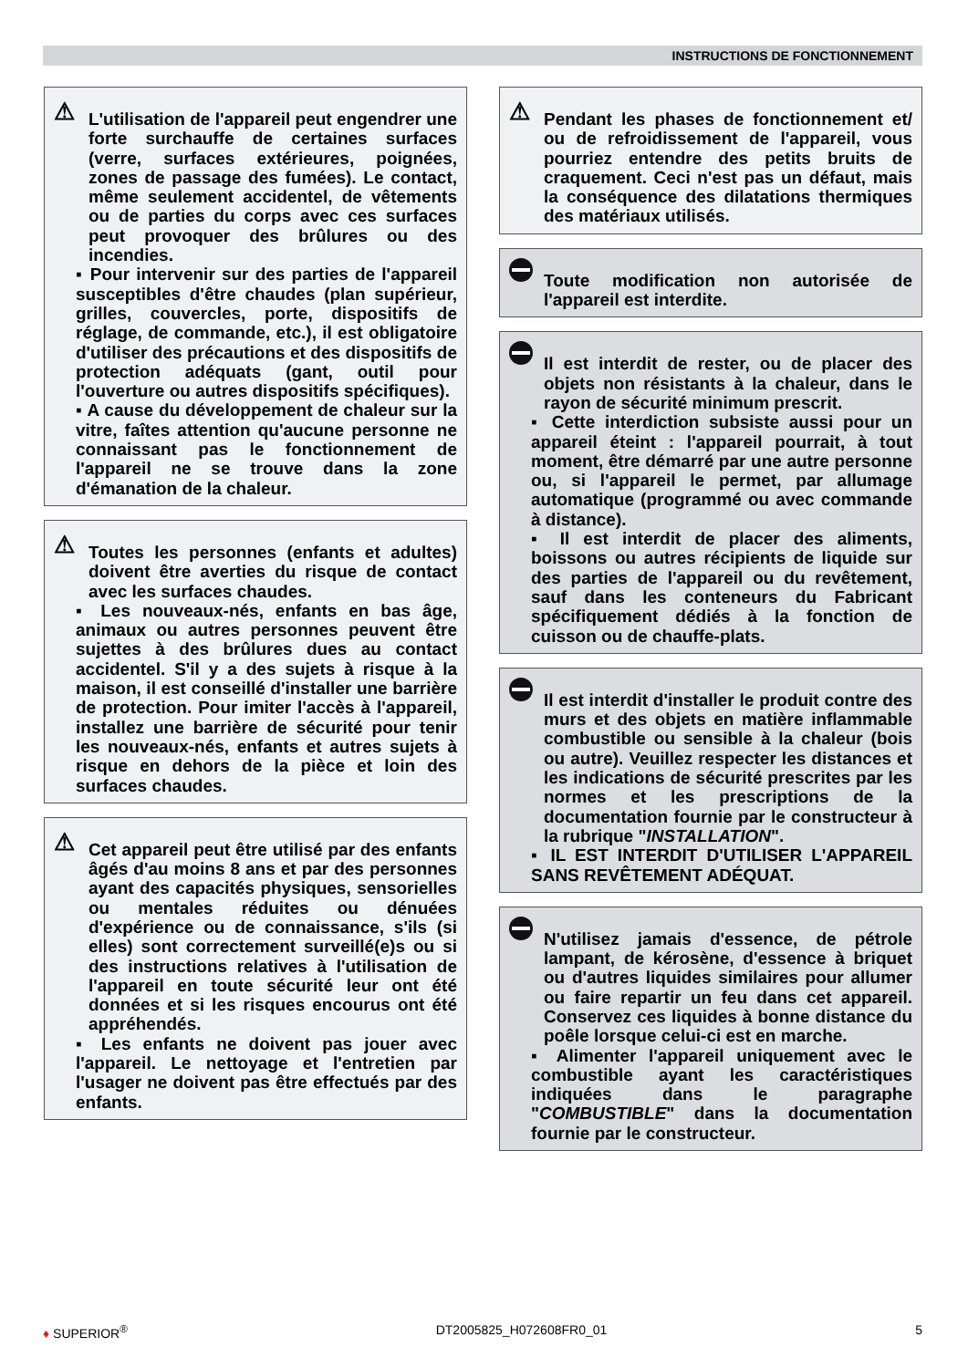INSTRUCTIONS DE FONCTIONNEMENT
⚠
L'utilisation de l'appareil peut engendrer une forte surchauffe de certaines surfaces (verre, surfaces extérieures, poignées, zones de passage des fumées). Le contact, même seulement accidentel, de vêtements ou de parties du corps avec ces surfaces peut provoquer des brûlures ou des incendies.
Pour intervenir sur des parties de l'appareil susceptibles d'être chaudes (plan supérieur, grilles, couvercles, porte, dispositifs de réglage, de commande, etc.), il est obligatoire d'utiliser des précautions et des dispositifs de protection adéquats (gant, outil pour l'ouverture ou autres dispositifs spécifiques).
A cause du développement de chaleur sur la vitre, faîtes attention qu'aucune personne ne connaissant pas le fonctionnement de l'appareil ne se trouve dans la zone d'émanation de la chaleur.
⚠
Toutes les personnes (enfants et adultes) doivent être averties du risque de contact avec les surfaces chaudes.
Les nouveaux-nés, enfants en bas âge, animaux ou autres personnes peuvent être sujettes à des brûlures dues au contact accidentel. S'il y a des sujets à risque à la maison, il est conseillé d'installer une barrière de protection. Pour imiter l'accès à l'appareil, installez une barrière de sécurité pour tenir les nouveaux-nés, enfants et autres sujets à risque en dehors de la pièce et loin des surfaces chaudes.
⚠
Cet appareil peut être utilisé par des enfants âgés d'au moins 8 ans et par des personnes ayant des capacités physiques, sensorielles ou mentales réduites ou dénuées d'expérience ou de connaissance, s'ils (si elles) sont correctement surveillé(e)s ou si des instructions relatives à l'utilisation de l'appareil en toute sécurité leur ont été données et si les risques encourus ont été appréhendés.
Les enfants ne doivent pas jouer avec l'appareil. Le nettoyage et l'entretien par l'usager ne doivent pas être effectués par des enfants.
⚠
Pendant les phases de fonctionnement et/ ou de refroidissement de l'appareil, vous pourriez entendre des petits bruits de craquement. Ceci n'est pas un défaut, mais la conséquence des dilatations thermiques des matériaux utilisés.
Toute modification non autorisée de l'appareil est interdite.
Il est interdit de rester, ou de placer des objets non résistants à la chaleur, dans le rayon de sécurité minimum prescrit.
Cette interdiction subsiste aussi pour un appareil éteint : l'appareil pourrait, à tout moment, être démarré par une autre personne ou, si l'appareil le permet, par allumage automatique (programmé ou avec commande à distance).
Il est interdit de placer des aliments, boissons ou autres récipients de liquide sur des parties de l'appareil ou du revêtement, sauf dans les conteneurs du Fabricant spécifiquement dédiés à la fonction de cuisson ou de chauffe-plats.
Il est interdit d'installer le produit contre des murs et des objets en matière inflammable combustible ou sensible à la chaleur (bois ou autre). Veuillez respecter les distances et les indications de sécurité prescrites par les normes et les prescriptions de la documentation fournie par le constructeur à la rubrique "INSTALLATION".
IL EST INTERDIT D'UTILISER L'APPAREIL SANS REVÊTEMENT ADÉQUAT.
N'utilisez jamais d'essence, de pétrole lampant, de kérosène, d'essence à briquet ou d'autres liquides similaires pour allumer ou faire repartir un feu dans cet appareil. Conservez ces liquides à bonne distance du poêle lorsque celui-ci est en marche.
Alimenter l'appareil uniquement avec le combustible ayant les caractéristiques indiquées dans le paragraphe "COMBUSTIBLE" dans la documentation fournie par le constructeur.
♦ SUPERIOR<sup>®</sup> DT2005825_H072608FR0_01 5